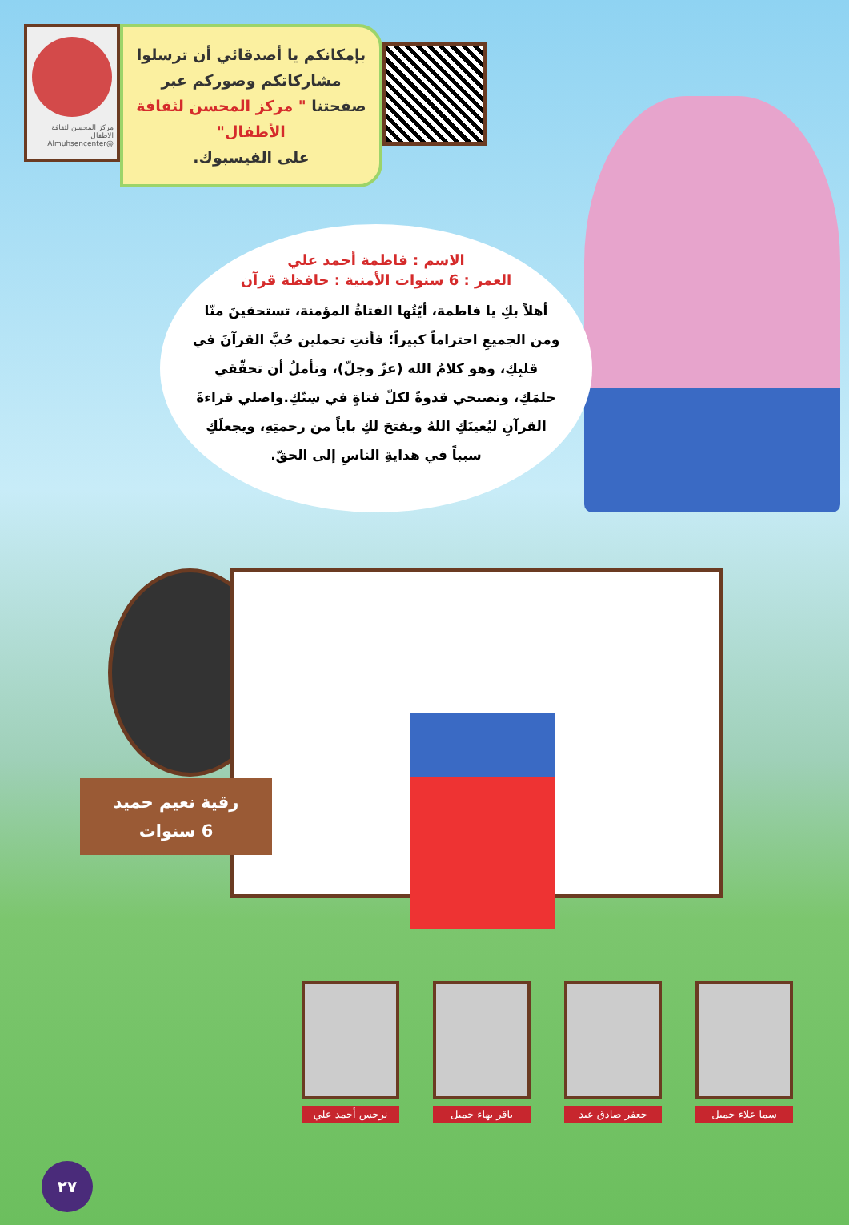مركز المحسن لثقافة الاطفال
Almuhsencenter@
بإمكانكم يا أصدقائي أن ترسلوا مشاركاتكم وصوركم عبر صفحتنا " مركز المحسن لثقافة الأطفال"
على الفيسبوك.
الاسم : فاطمة أحمد علي
العمر : 6 سنوات الأمنية : حافظة قرآن
أهلاً بكِ يا فاطمة، أيّتُها الفتاةُ المؤمنة، تستحقينَ منّا ومن الجميعِ احتراماً كبيراً؛ فأنتِ تحملين حُبَّ القرآنَ في قلبِكِ، وهو كلامُ الله (عزّ وجلّ)، ونأملُ أن تحقّقي حلمَكِ، وتصبحي قدوةً لكلّ فتاةٍ في سِنّكِ.واصلي قراءةَ القرآنِ ليُعينَكِ اللهُ ويفتحَ لكِ باباً من رحمتِهِ، ويجعلَكِ سبباً في هدايةِ الناسِ إلى الحقّ.
رقية نعيم حميد
6 سنوات
سما علاء جميل
جعفر صادق عبد
باقر بهاء جميل
نرجس أحمد علي
٢٧